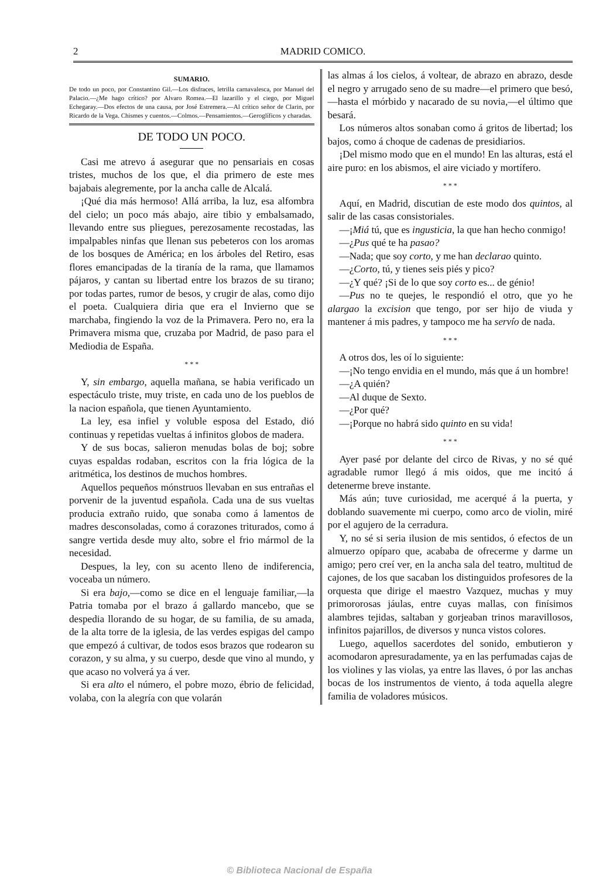2 MADRID COMICO.
SUMARIO.
De todo un poco, por Constantino Gil.—Los disfraces, letrilla carnavalesca, por Manuel del Palacio.—¿Me hago crítico? por Alvaro Romea.—El lazarillo y el ciego, por Miguel Echegaray.—Dos efectos de una causa, por José Estremera.—Al crítico señor de Clarin, por Ricardo de la Vega. Chismes y cuentos.—Colmos.—Pensamientos.—Geroglíficos y charadas.
DE TODO UN POCO.
Casi me atrevo á asegurar que no pensariais en cosas tristes, muchos de los que, el dia primero de este mes bajabais alegremente, por la ancha calle de Alcalá.
¡Qué dia más hermoso! Allá arriba, la luz, esa alfombra del cielo; un poco más abajo, aire tibio y embalsamado, llevando entre sus pliegues, perezosamente recostadas, las impalpables ninfas que llenan sus pebeteros con los aromas de los bosques de América; en los árboles del Retiro, esas flores emancipadas de la tiranía de la rama, que llamamos pájaros, y cantan su libertad entre los brazos de su tirano; por todas partes, rumor de besos, y crugir de alas, como dijo el poeta. Cualquiera diria que era el Invierno que se marchaba, fingiendo la voz de la Primavera. Pero no, era la Primavera misma que, cruzaba por Madrid, de paso para el Mediodia de España.
* * *
Y, sin embargo, aquella mañana, se habia verificado un espectáculo triste, muy triste, en cada uno de los pueblos de la nacion española, que tienen Ayuntamiento.
La ley, esa infiel y voluble esposa del Estado, dió continuas y repetidas vueltas á infinitos globos de madera.
Y de sus bocas, salieron menudas bolas de boj; sobre cuyas espaldas rodaban, escritos con la fria lógica de la aritmética, los destinos de muchos hombres.
Aquellos pequeños mónstruos llevaban en sus entrañas el porvenir de la juventud española. Cada una de sus vueltas producia extraño ruido, que sonaba como á lamentos de madres desconsoladas, como á corazones triturados, como á sangre vertida desde muy alto, sobre el frio mármol de la necesidad.
Despues, la ley, con su acento lleno de indiferencia, voceaba un número.
Si era bajo,—como se dice en el lenguaje familiar,—la Patria tomaba por el brazo á gallardo mancebo, que se despedia llorando de su hogar, de su familia, de su amada, de la alta torre de la iglesia, de las verdes espigas del campo que empezó á cultivar, de todos esos brazos que rodearon su corazon, y su alma, y su cuerpo, desde que vino al mundo, y que acaso no volverá ya á ver.
Si era alto el número, el pobre mozo, ébrio de felicidad, volaba, con la alegría con que volarán
las almas á los cielos, á voltear, de abrazo en abrazo, desde el negro y arrugado seno de su madre—el primero que besó,—hasta el mórbido y nacarado de su novia,—el último que besará.
Los números altos sonaban como á gritos de libertad; los bajos, como á choque de cadenas de presidiarios.
¡Del mismo modo que en el mundo! En las alturas, está el aire puro: en los abismos, el aire viciado y mortífero.
* * *
Aquí, en Madrid, discutian de este modo dos quintos, al salir de las casas consistoriales.
—¡Miá tú, que es ingusticia, la que han hecho conmigo!
—¿Pus qué te ha pasao?
—Nada; que soy corto, y me han declarao quinto.
—¿Corto, tú, y tienes seis piés y pico?
—¿Y qué? ¡Si de lo que soy corto es... de génio!
—Pus no te quejes, le respondió el otro, que yo he alargao la excision que tengo, por ser hijo de viuda y mantener á mis padres, y tampoco me ha servío de nada.
* * *
A otros dos, les oí lo siguiente:
—¡No tengo envidia en el mundo, más que á un hombre!
—¿A quién?
—Al duque de Sexto.
—¿Por qué?
—¡Porque no habrá sido quinto en su vida!
* * *
Ayer pasé por delante del circo de Rivas, y no sé qué agradable rumor llegó á mis oidos, que me incitó á detenerme breve instante.
Más aún; tuve curiosidad, me acerqué á la puerta, y doblando suavemente mi cuerpo, como arco de violin, miré por el agujero de la cerradura.
Y, no sé si seria ilusion de mis sentidos, ó efectos de un almuerzo opíparo que, acababa de ofrecerme y darme un amigo; pero creí ver, en la ancha sala del teatro, multitud de cajones, de los que sacaban los distinguidos profesores de la orquesta que dirige el maestro Vazquez, muchas y muy primororosas jáulas, entre cuyas mallas, con finísimos alambres tejidas, saltaban y gorjeaban trinos maravillosos, infinitos pajarillos, de diversos y nunca vistos colores.
Luego, aquellos sacerdotes del sonido, embutieron y acomodaron apresuradamente, ya en las perfumadas cajas de los violines y las violas, ya entre las llaves, ó por las anchas bocas de los instrumentos de viento, á toda aquella alegre familia de voladores músicos.
© Biblioteca Nacional de España